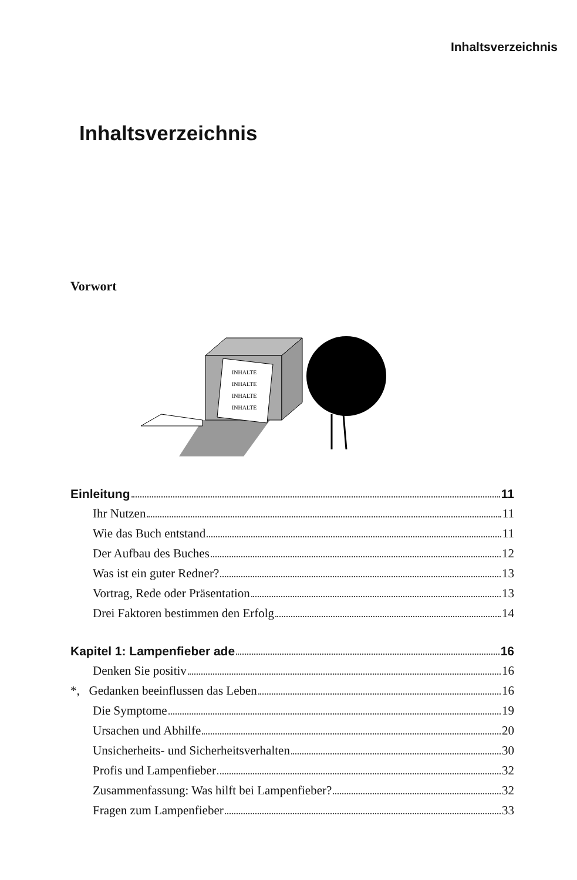Inhaltsverzeichnis
Inhaltsverzeichnis
Vorwort
INHALTE
INHALTE
INHALTE
INHALTE
Einleitung 11
Ihr Nutzen 11
Wie das Buch entstand 11
Der Aufbau des Buches 12
Was ist ein guter Redner? 13
Vortrag, Rede oder Präsentation 13
Drei Faktoren bestimmen den Erfolg 14
Kapitel 1: Lampenfieber ade 16
Denken Sie positiv 16
*, Gedanken beeinflussen das Leben 16
Die Symptome 19
Ursachen und Abhilfe 20
Unsicherheits- und Sicherheitsverhalten 30
Profis und Lampenfieber 32
Zusammenfassung: Was hilft bei Lampenfieber? 32
Fragen zum Lampenfieber 33